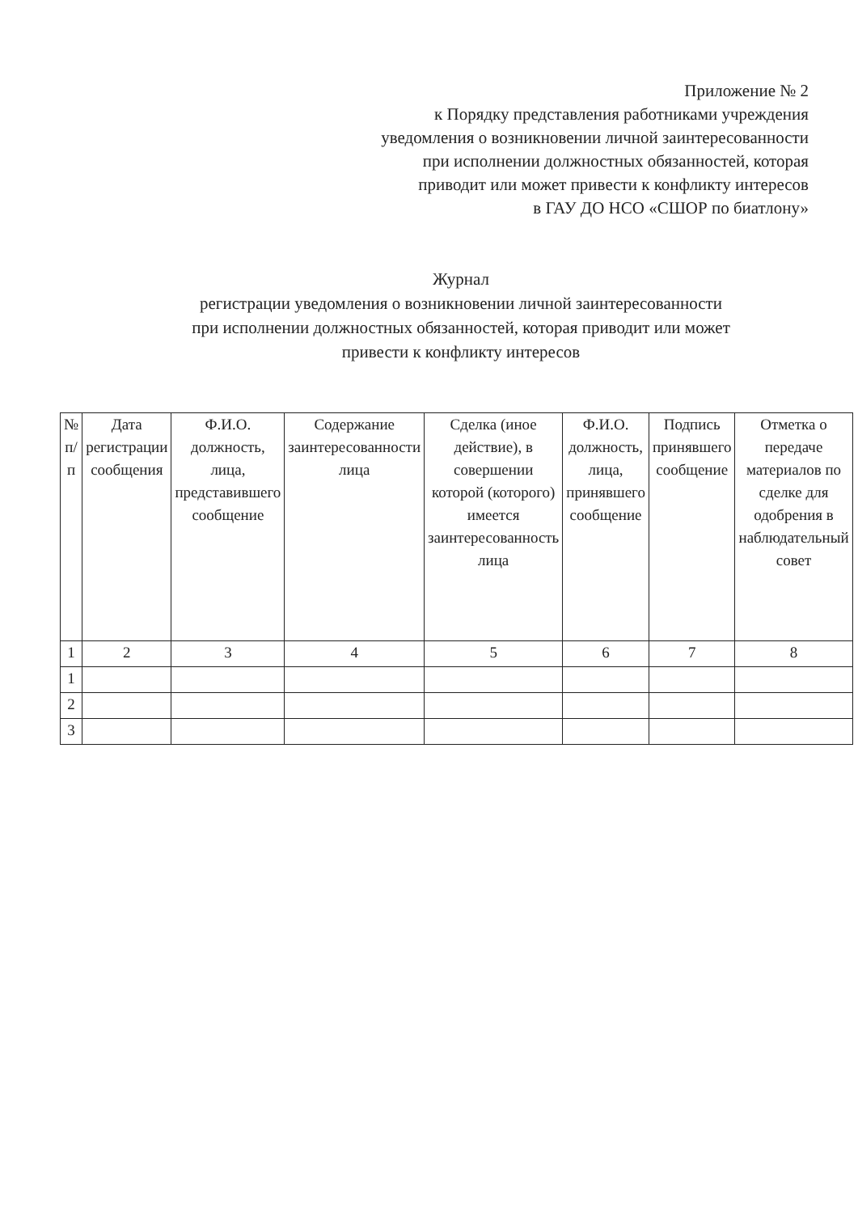Приложение № 2
к Порядку представления работниками учреждения
уведомления о возникновении личной заинтересованности
при исполнении должностных обязанностей, которая
приводит или может привести к конфликту интересов
в ГАУ ДО НСО «СШОР по биатлону»
Журнал
регистрации уведомления о возникновении личной заинтересованности
при исполнении должностных обязанностей, которая приводит или может
привести к конфликту интересов
| № п/п | Дата регистрации сообщения | Ф.И.О. должность, лица, представившего сообщение | Содержание заинтересованности лица | Сделка (иное действие), в совершении которой (которого) имеется заинтересованность лица | Ф.И.О. должность, лица, принявшего сообщение | Подпись принявшего сообщение | Отметка о передаче материалов по сделке для одобрения в наблюдательный совет |
| --- | --- | --- | --- | --- | --- | --- | --- |
| 1 | 2 | 3 | 4 | 5 | 6 | 7 | 8 |
| 1 | | | | | | | |
| 2 | | | | | | | |
| 3 | | | | | | | |